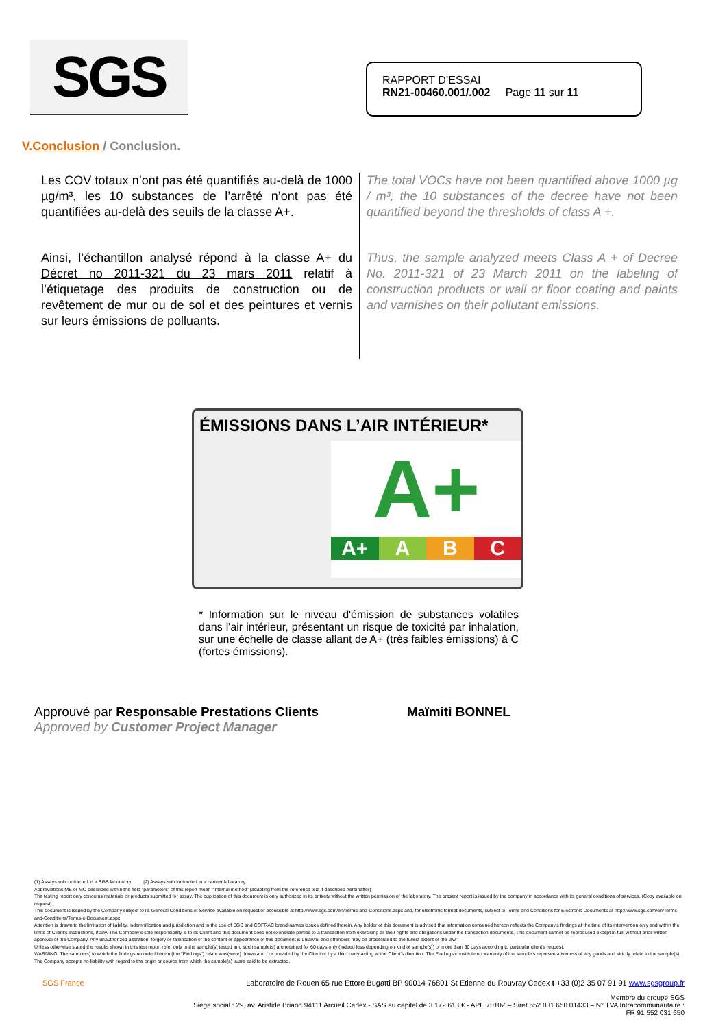SGS
RAPPORT D’ESSAI
RN21-00460.001/.002 Page 11 sur 11
V.Conclusion / Conclusion.
Les COV totaux n’ont pas été quantifiés au-delà de 1000 µg/m³, les 10 substances de l’arrêté n’ont pas été quantifiées au-delà des seuils de la classe A+.
Ainsi, l’échantillon analysé répond à la classe A+ du Décret no 2011-321 du 23 mars 2011 relatif à l’étiquetage des produits de construction ou de revêtement de mur ou de sol et des peintures et vernis sur leurs émissions de polluants.
The total VOCs have not been quantified above 1000 µg / m³, the 10 substances of the decree have not been quantified beyond the thresholds of class A +.
Thus, the sample analyzed meets Class A + of Decree No. 2011-321 of 23 March 2011 on the labeling of construction products or wall or floor coating and paints and varnishes on their pollutant emissions.
ÉMISSIONS DANS L’AIR INTÉRIEUR*
A+
A+ A B C
* Information sur le niveau d'émission de substances volatiles dans l'air intérieur, présentant un risque de toxicité par inhalation, sur une échelle de classe allant de A+ (très faibles émissions) à C (fortes émissions).
Approuvé par Responsable Prestations Clients
Approved by Customer Project Manager
Maïmiti BONNEL
(1) Assays subcontracted in a SGS laboratory (2) Assays subcontracted in a partner laboratory.
Abbreviations ME or MO described within the field "parameters" of this report mean "internal method" (adapting from the reference text if described hereinafter)
The testing report only concerns materials or products submitted for assay. The duplication of this document is only authorized in its entirety without the written permission of the laboratory. The present report is issued by the company in accordance with its general conditions of services. (Copy available on request).
This document is issued by the Company subject to its General Conditions of Service available on request or accessible at http://www.sgs.com/en/Terms-and-Conditions.aspx and, for electronic format documents, subject to Terms and Conditions for Electronic Documents at http://www.sgs.com/en/Terms-and-Conditions/Terms-e-Document.aspx
Attention is drawn to the limitation of liability, indemnification and jurisdiction and to the use of SGS and COFRAC brand-names issues defined therein. Any holder of this document is advised that information contained hereon reflects the Company's findings at the time of its intervention only and within the limits of Client's instructions, if any. The Company's sole responsibility is to its Client and this document does not exonerate parties to a transaction from exercising all their rights and obligations under the transaction documents. This document cannot be reproduced except in full, without prior written approval of the Company. Any unauthorized alteration, forgery or falsification of the content or appearance of this document is unlawful and offenders may be prosecuted to the fullest extent of the law."
Unless otherwise stated the results shown in this test report refer only to the sample(s) tested and such sample(s) are retained for 60 days only (indeed less depending on kind of sample(s)) or more than 60 days according to particular client's request.
WARNING: The sample(s) to which the findings recorded herein (the "Findings") relate was(were) drawn and / or provided by the Client or by a third party acting at the Client's direction. The Findings constitute no warranty of the sample's representativeness of any goods and strictly relate to the sample(s). The Company accepts no liability with regard to the origin or source from which the sample(s) is/are said to be extracted.
SGS France Laboratoire de Rouen 65 rue Ettore Bugatti BP 90014 76801 St Etienne du Rouvray Cedex t +33 (0)2 35 07 91 91 www.sgsgroup.fr
Membre du groupe SGS
Siège social : 29, av. Aristide Briand 94111 Arcueil Cedex - SAS au capital de 3 172 613 € - APE 7010Z – Siret 552 031 650 01433 – N° TVA Intracommunautaire :
FR 91 552 031 650